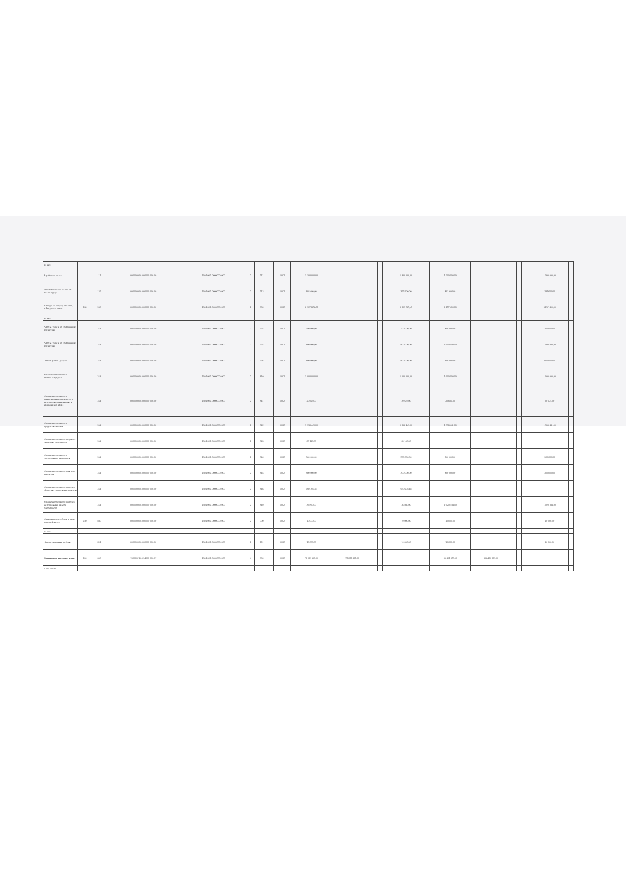| из них: | | | | | | | | | | | | | | | | | | | | | | | |
| Заработная плата | | 111 | 00000000 0.000000 000.00 | 150.1002. 0000000. 000 | 2 | 211 | | 1002 | 1 300 000,00 | | | | | 1 300 000,00 | | 1 300 000,00 | | | | | | 1 300 000,00 | |
| Начисления на выплаты по оплате труда | | 119 | 00000000 0.000000 000.00 | 150.1002. 0000000. 000 | 2 | 213 | | 1002 | 392 600,00 | | | | | 392 600,00 | | 392 600,00 | | | | | | 392 600,00 | |
| Расходы на закупку товаров, работ, услуг, всего | 260 | 240 | 00000000 0.000000 000.00 | 150.1002. 0000000. 000 | 2 | 000 | | 1002 | 6 307 269,48 | | | | | 6 307 269,48 | | 6 297 400,00 | | | | | | 6 297 400,00 | |
| из них: | | | | | | | | | | | | | | | | | | | | | | | |
| Работы, услуги по содержанию имущества | | 243 | 00000000 0.000000 000.00 | 150.1002. 0000000. 000 | 2 | 225 | | 1002 | 700 000,00 | | | | | 700 000,00 | | 300 000,00 | | | | | | 300 000,00 | |
| Работы, услуги по содержанию имущества | | 244 | 00000000 0.000000 000.00 | 150.1002. 0000000. 000 | 2 | 225 | | 1002 | 800 000,00 | | | | | 800 000,00 | | 1 000 000,00 | | | | | | 1 000 000,00 | |
| Прочие работы, услуги | | 244 | 00000000 0.000000 000.00 | 150.1002. 0000000. 000 | 2 | 226 | | 1002 | 800 000,00 | | | | | 800 000,00 | | 800 000,00 | | | | | | 800 000,00 | |
| Увеличение стоимости основных средств | | 244 | 00000000 0.000000 000.00 | 150.1002. 0000000. 000 | 2 | 310 | | 1002 | 1 000 000,00 | | | | | 1 000 000,00 | | 1 000 000,00 | | | | | | 1 000 000,00 | |
| Увеличение стоимости лекарственных препаратов и материалов, применяемых в медицинских целях | | 244 | 00000000 0.000000 000.00 | 150.1002. 0000000. 000 | 2 | 341 | | 1002 | 20 625,00 | | | | | 20 625,00 | | 20 625,00 | | | | | | 20 625,00 | |
| Увеличение стоимости продуктов питания | | 244 | 00000000 0.000000 000.00 | 150.1002. 0000000. 000 | 2 | 342 | | 1002 | 1 356 441,00 | | | | | 1 356 441,00 | | 1 356 441,00 | | | | | | 1 356 441,00 | |
| Увеличение стоимости горюче-смазочных материалов | | 244 | 00000000 0.000000 000.00 | 150.1002. 0000000. 000 | 2 | 343 | | 1002 | 63 140,00 | | | | | 63 140,00 | | | | | | | | | |
| Увеличение стоимости строительных материалов | | 244 | 00000000 0.000000 000.00 | 150.1002. 0000000. 000 | 2 | 344 | | 1002 | 300 000,00 | | | | | 300 000,00 | | 300 000,00 | | | | | | 300 000,00 | |
| Увеличение стоимости мягкого инвентаря | | 244 | 00000000 0.000000 000.00 | 150.1002. 0000000. 000 | 2 | 345 | | 1002 | 300 000,00 | | | | | 300 000,00 | | 300 000,00 | | | | | | 300 000,00 | |
| Увеличение стоимости прочих оборотных запасов (материалов) | | 244 | 00000000 0.000000 000.00 | 150.1002. 0000000. 000 | 2 | 346 | | 1002 | 950 203,48 | | | | | 950 203,48 | | | | | | | | | |
| Увеличение стоимости прочих материальных запасов однократного | | 244 | 00000000 0.000000 000.00 | 150.1002. 0000000. 000 | 2 | 349 | | 1002 | 36 860,00 | | | | | 36 860,00 | | 1 020 334,00 | | | | | | 1 020 334,00 | |
| Уплата налогов, сборов и иных платежей, всего | 230 | 850 | 00000000 0.000000 000.00 | 150.1002. 0000000. 000 | 2 | 000 | | 1002 | 10 000,00 | | | | | 10 000,00 | | 10 000,00 | | | | | | 10 000,00 | |
| из них: | | | | | | | | | | | | | | | | | | | | | | | |
| Налоги, пошлины и сборы | | 851 | 00000000 0.000000 000.00 | 150.1002. 0000000. 000 | 2 | 291 | | 1002 | 10 000,00 | | | | | 10 000,00 | | 10 000,00 | | | | | | 10 000,00 | |
| Выплаты по расходам, всего | 200 | 000 | 15005201 0.054000 000.07 | 150.1002. 0000000. 000 | 4 | 000 | | 1002 | 73 033 968,00 | 73 033 968,00 | | | | | | 69 481 385,00 | 69 481 385,00 | | | | | | |
| в том числе: | | | | | | | | | | | | | | | | | | | | | | | |